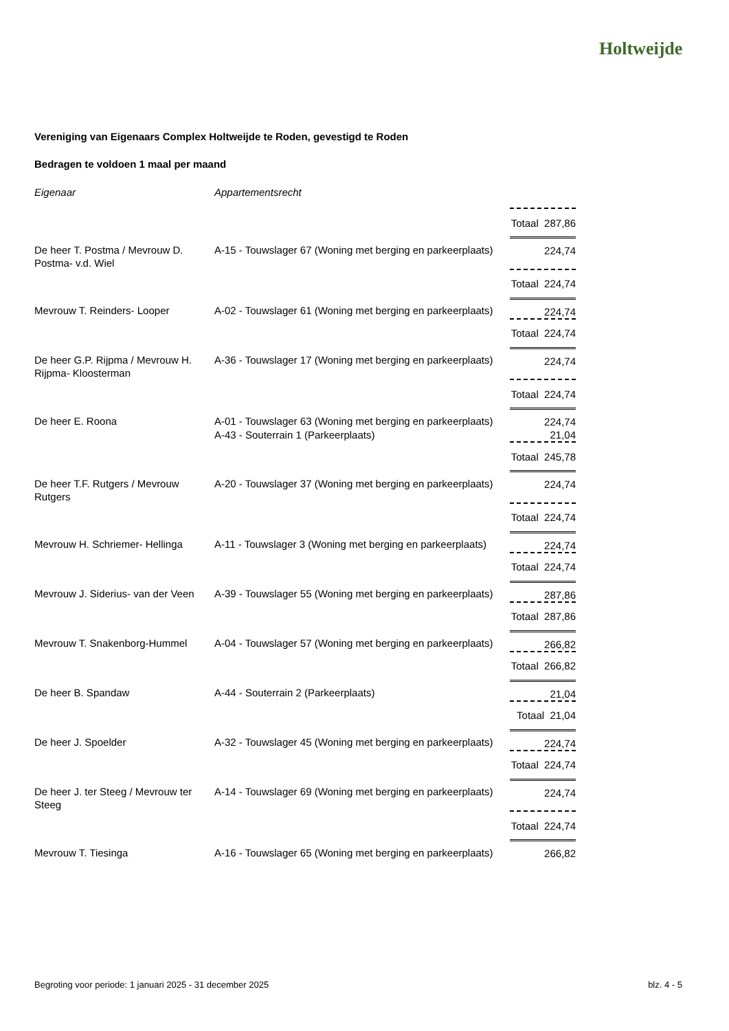Holtweijde
Vereniging van Eigenaars Complex Holtweijde te Roden, gevestigd te Roden
Bedragen te voldoen 1 maal per maand
| Eigenaar | Appartementsrecht | |
| --- | --- | --- |
| | | Totaal 287,86 |
| De heer T. Postma / Mevrouw D. Postma- v.d. Wiel | A-15 - Touwslager 67 (Woning met berging en parkeerplaats) | 224,74 |
| | | Totaal 224,74 |
| Mevrouw T. Reinders- Looper | A-02 - Touwslager 61 (Woning met berging en parkeerplaats) | 224,74 |
| | | Totaal 224,74 |
| De heer G.P. Rijpma / Mevrouw H. Rijpma- Kloosterman | A-36 - Touwslager 17 (Woning met berging en parkeerplaats) | 224,74 |
| | | Totaal 224,74 |
| De heer E. Roona | A-01 - Touwslager 63 (Woning met berging en parkeerplaats) | 224,74 |
| | A-43 - Souterrain 1 (Parkeerplaats) | 21,04 |
| | | Totaal 245,78 |
| De heer T.F. Rutgers / Mevrouw Rutgers | A-20 - Touwslager 37 (Woning met berging en parkeerplaats) | 224,74 |
| | | Totaal 224,74 |
| Mevrouw H. Schriemer- Hellinga | A-11 - Touwslager 3 (Woning met berging en parkeerplaats) | 224,74 |
| | | Totaal 224,74 |
| Mevrouw J. Siderius- van der Veen | A-39 - Touwslager 55 (Woning met berging en parkeerplaats) | 287,86 |
| | | Totaal 287,86 |
| Mevrouw T. Snakenborg-Hummel | A-04 - Touwslager 57 (Woning met berging en parkeerplaats) | 266,82 |
| | | Totaal 266,82 |
| De heer B. Spandaw | A-44 - Souterrain 2 (Parkeerplaats) | 21,04 |
| | | Totaal 21,04 |
| De heer J. Spoelder | A-32 - Touwslager 45 (Woning met berging en parkeerplaats) | 224,74 |
| | | Totaal 224,74 |
| De heer J. ter Steeg / Mevrouw ter Steeg | A-14 - Touwslager 69 (Woning met berging en parkeerplaats) | 224,74 |
| | | Totaal 224,74 |
| Mevrouw T. Tiesinga | A-16 - Touwslager 65 (Woning met berging en parkeerplaats) | 266,82 |
Begroting voor periode: 1 januari 2025 - 31 december 2025 blz. 4 - 5